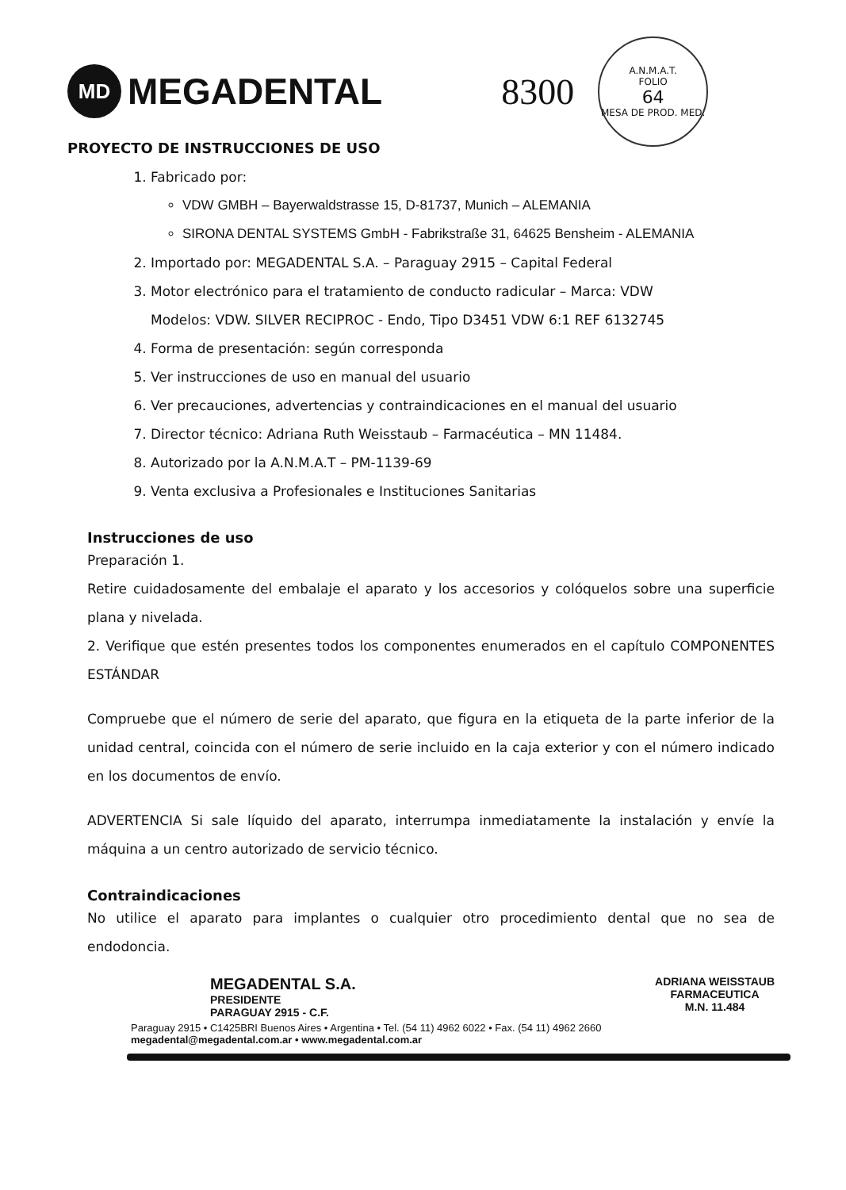MD
MEGADENTAL
8300
A.N.M.A.T.
FOLIO
64
MESA DE PROD. MED.
PROYECTO DE INSTRUCCIONES DE USO
1. Fabricado por:
VDW GMBH – Bayerwaldstrasse 15, D-81737, Munich – ALEMANIA
SIRONA DENTAL SYSTEMS GmbH - Fabrikstraße 31, 64625 Bensheim - ALEMANIA
2. Importado por: MEGADENTAL S.A. – Paraguay 2915 – Capital Federal
3. Motor electrónico para el tratamiento de conducto radicular – Marca: VDW
Modelos: VDW. SILVER RECIPROC - Endo, Tipo D3451 VDW 6:1 REF 6132745
4. Forma de presentación: según corresponda
5. Ver instrucciones de uso en manual del usuario
6. Ver precauciones, advertencias y contraindicaciones en el manual del usuario
7. Director técnico: Adriana Ruth Weisstaub – Farmacéutica – MN 11484.
8. Autorizado por la A.N.M.A.T – PM-1139-69
9. Venta exclusiva a Profesionales e Instituciones Sanitarias
Instrucciones de uso
Preparación 1.
Retire cuidadosamente del embalaje el aparato y los accesorios y colóquelos sobre una superficie plana y nivelada.
2. Verifique que estén presentes todos los componentes enumerados en el capítulo COMPONENTES ESTÁNDAR
Compruebe que el número de serie del aparato, que figura en la etiqueta de la parte inferior de la unidad central, coincida con el número de serie incluido en la caja exterior y con el número indicado en los documentos de envío.
ADVERTENCIA Si sale líquido del aparato, interrumpa inmediatamente la instalación y envíe la máquina a un centro autorizado de servicio técnico.
Contraindicaciones
No utilice el aparato para implantes o cualquier otro procedimiento dental que no sea de endodoncia.
MEGADENTAL S.A.
PRESIDENTE
PARAGUAY 2915 - C.F.
ADRIANA WEISSTAUB
FARMACEUTICA
M.N. 11.484
Paraguay 2915 • C1425BRI Buenos Aires • Argentina • Tel. (54 11) 4962 6022 • Fax. (54 11) 4962 2660
megadental@megadental.com.ar • www.megadental.com.ar